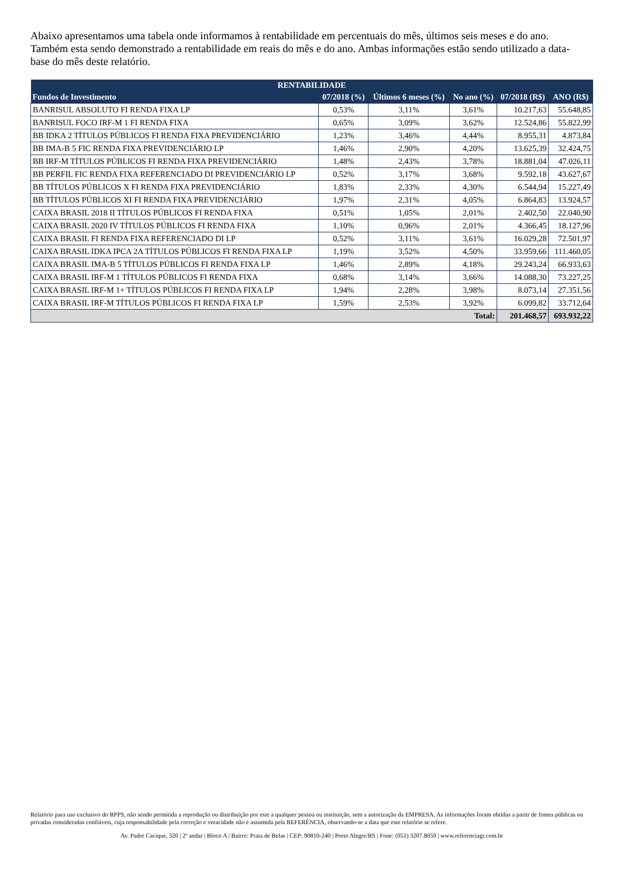Abaixo apresentamos uma tabela onde informamos à rentabilidade em percentuais do mês, últimos seis meses e do ano. Também esta sendo demonstrado a rentabilidade em reais do mês e do ano. Ambas informações estão sendo utilizado a data-base do mês deste relatório.
| RENTABILIDADE | | | | | |
| --- | --- | --- | --- | --- | --- |
| Fundos de Investimento | 07/2018 (%) | Últimos 6 meses (%) | No ano (%) | 07/2018 (R$) | ANO (R$) |
| BANRISUL ABSOLUTO FI RENDA FIXA LP | 0,53% | 3,11% | 3,61% | 10.217,63 | 55.648,85 |
| BANRISUL FOCO IRF-M 1 FI RENDA FIXA | 0,65% | 3,09% | 3,62% | 12.524,86 | 55.822,99 |
| BB IDKA 2 TÍTULOS PÚBLICOS FI RENDA FIXA PREVIDENCIÁRIO | 1,23% | 3,46% | 4,44% | 8.955,31 | 4.873,84 |
| BB IMA-B 5 FIC RENDA FIXA PREVIDENCIÁRIO LP | 1,46% | 2,90% | 4,20% | 13.625,39 | 32.424,75 |
| BB IRF-M TÍTULOS PÚBLICOS FI RENDA FIXA PREVIDENCIÁRIO | 1,48% | 2,43% | 3,78% | 18.881,04 | 47.026,11 |
| BB PERFIL FIC RENDA FIXA REFERENCIADO DI PREVIDENCIÁRIO LP | 0,52% | 3,17% | 3,68% | 9.592,18 | 43.627,67 |
| BB TÍTULOS PÚBLICOS X FI RENDA FIXA PREVIDENCIÁRIO | 1,83% | 2,33% | 4,30% | 6.544,94 | 15.227,49 |
| BB TÍTULOS PÚBLICOS XI FI RENDA FIXA PREVIDENCIÁRIO | 1,97% | 2,31% | 4,05% | 6.864,83 | 13.924,57 |
| CAIXA BRASIL 2018 II TÍTULOS PÚBLICOS FI RENDA FIXA | 0,51% | 1,05% | 2,01% | 2.402,50 | 22.040,90 |
| CAIXA BRASIL 2020 IV TÍTULOS PÚBLICOS FI RENDA FIXA | 1,10% | 0,96% | 2,01% | 4.366,45 | 18.127,96 |
| CAIXA BRASIL FI RENDA FIXA REFERENCIADO DI LP | 0,52% | 3,11% | 3,61% | 16.029,28 | 72.501,97 |
| CAIXA BRASIL IDKA IPCA 2A TÍTULOS PÚBLICOS FI RENDA FIXA LP | 1,19% | 3,52% | 4,50% | 33.959,66 | 111.460,05 |
| CAIXA BRASIL IMA-B 5 TÍTULOS PÚBLICOS FI RENDA FIXA LP | 1,46% | 2,89% | 4,18% | 29.243,24 | 66.933,63 |
| CAIXA BRASIL IRF-M 1 TÍTULOS PÚBLICOS FI RENDA FIXA | 0,68% | 3,14% | 3,66% | 14.088,30 | 73.227,25 |
| CAIXA BRASIL IRF-M 1+ TÍTULOS PÚBLICOS FI RENDA FIXA LP | 1,94% | 2,28% | 3,98% | 8.073,14 | 27.351,56 |
| CAIXA BRASIL IRF-M TÍTULOS PÚBLICOS FI RENDA FIXA LP | 1,59% | 2,53% | 3,92% | 6.099,82 | 33.712,64 |
| Total: | | | | 201.468,57 | 693.932,22 |
Relatório para uso exclusivo do RPPS, não sendo permitida a reprodução ou distribuição por este a qualquer pessoa ou instituição, sem a autorização da EMPRESA. As informações foram obtidas a partir de fontes públicas ou privadas consideradas confiáveis, cuja responsabilidade pela correção e veracidade não é assumida pela REFERÊNCIA, observando-se a data que este relatório se refere.
Av. Padre Cacique, 320 | 2º andar | Bloco A | Bairro: Praia de Belas | CEP: 90810-240 | Porto Alegre/RS | Fone: (051) 3207.8059 | www.referenciagr.com.br